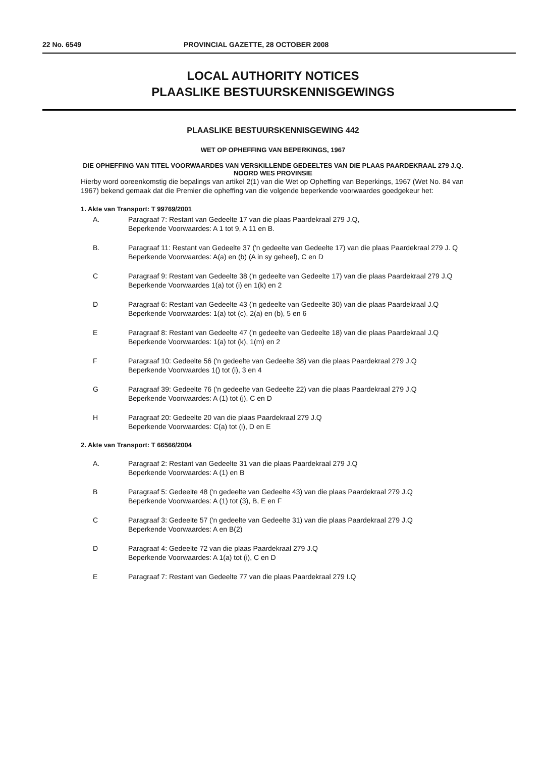22 No. 6549 PROVINCIAL GAZETTE, 28 OCTOBER 2008
LOCAL AUTHORITY NOTICES
PLAASLIKE BESTUURSKENNISGEWINGS
PLAASLIKE BESTUURSKENNISGEWING 442
WET OP OPHEFFING VAN BEPERKINGS, 1967
DIE OPHEFFING VAN TITEL VOORWAARDES VAN VERSKILLENDE GEDEELTES VAN DIE PLAAS PAARDEKRAAL 279 J.Q. NOORD WES PROVINSIE
Hierby word ooreenkomstig die bepalings van artikel 2(1) van die Wet op Opheffing van Beperkings, 1967 (Wet No. 84 van 1967) bekend gemaak dat die Premier die opheffing van die volgende beperkende voorwaardes goedgekeur het:
1. Akte van Transport: T 99769/2001
A. Paragraaf 7: Restant van Gedeelte 17 van die plaas Paardekraal 279 J.Q,
Beperkende Voorwaardes: A 1 tot 9, A 11 en B.
B. Paragraaf 11: Restant van Gedeelte 37 ('n gedeelte van Gedeelte 17) van die plaas Paardekraal 279 J. Q
Beperkende Voorwaardes: A(a) en (b) (A in sy geheel), C en D
C Paragraaf 9: Restant van Gedeelte 38 ('n gedeelte van Gedeelte 17) van die plaas Paardekraal 279 J.Q
Beperkende Voorwaardes 1(a) tot (i) en 1(k) en 2
D Paragraaf 6: Restant van Gedeelte 43 ('n gedeelte van Gedeelte 30) van die plaas Paardekraal J.Q
Beperkende Voorwaardes: 1(a) tot (c), 2(a) en (b), 5 en 6
E Paragraaf 8: Restant van Gedeelte 47 ('n gedeelte van Gedeelte 18) van die plaas Paardekraal J.Q
Beperkende Voorwaardes: 1(a) tot (k), 1(m) en 2
F Paragraaf 10: Gedeelte 56 ('n gedeelte van Gedeelte 38) van die plaas Paardekraal 279 J.Q
Beperkende Voorwaardes 1() tot (i), 3 en 4
G Paragraaf 39: Gedeelte 76 ('n gedeelte van Gedeelte 22) van die plaas Paardekraal 279 J.Q
Beperkende Voorwaardes: A (1) tot (j), C en D
H Paragraaf 20: Gedeelte 20 van die plaas Paardekraal 279 J.Q
Beperkende Voorwaardes: C(a) tot (i), D en E
2. Akte van Transport: T 66566/2004
A. Paragraaf 2: Restant van Gedeelte 31 van die plaas Paardekraal 279 J.Q
Beperkende Voorwaardes: A (1) en B
B Paragraaf 5: Gedeelte 48 ('n gedeelte van Gedeelte 43) van die plaas Paardekraal 279 J.Q
Beperkende Voorwaardes: A (1) tot (3), B, E en F
C Paragraaf 3: Gedeelte 57 ('n gedeelte van Gedeelte 31) van die plaas Paardekraal 279 J.Q
Beperkende Voorwaardes: A en B(2)
D Paragraaf 4: Gedeelte 72 van die plaas Paardekraal 279 J.Q
Beperkende Voorwaardes: A 1(a) tot (i), C en D
E Paragraaf 7: Restant van Gedeelte 77 van die plaas Paardekraal 279 I.Q